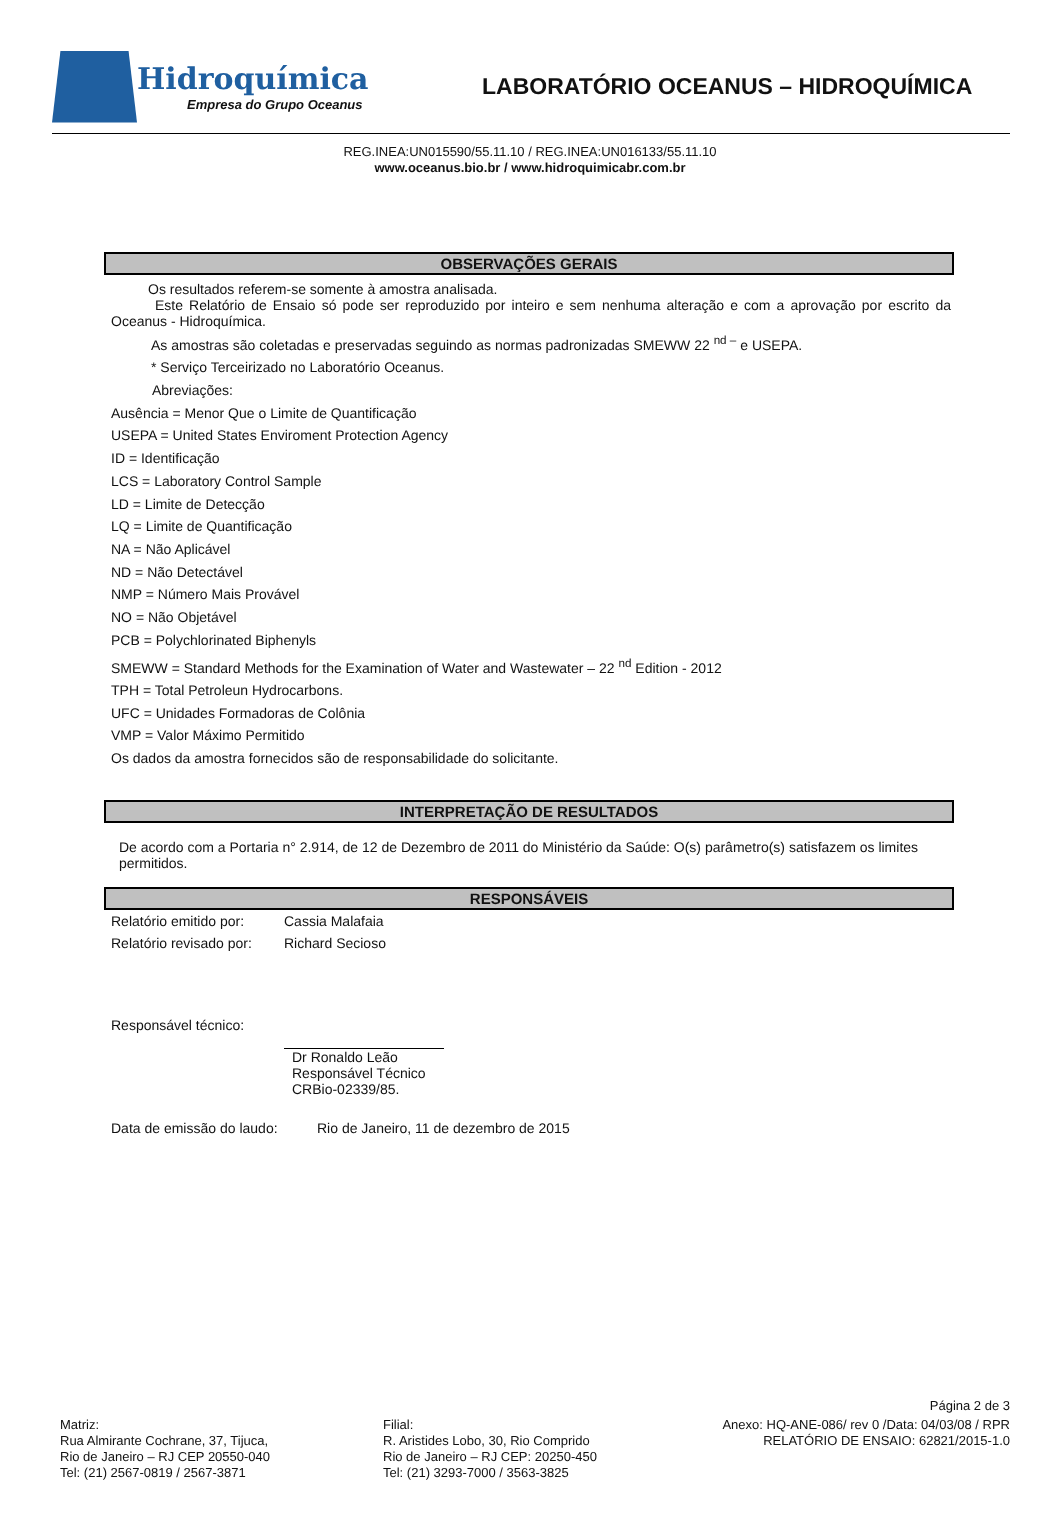Hidroquímica
Empresa do Grupo Oceanus
LABORATÓRIO OCEANUS – HIDROQUÍMICA
REG.INEA:UN015590/55.11.10 / REG.INEA:UN016133/55.11.10
www.oceanus.bio.br / www.hidroquimicabr.com.br
OBSERVAÇÕES GERAIS
Os resultados referem-se somente à amostra analisada.
Este Relatório de Ensaio só pode ser reproduzido por inteiro e sem nenhuma alteração e com a aprovação por escrito da Oceanus - Hidroquímica.
As amostras são coletadas e preservadas seguindo as normas padronizadas SMEWW 22 <sup>nd –</sup> e USEPA.
* Serviço Terceirizado no Laboratório Oceanus.
Abreviações:
Ausência = Menor Que o Limite de Quantificação
USEPA = United States Enviroment Protection Agency
ID = Identificação
LCS = Laboratory Control Sample
LD = Limite de Detecção
LQ = Limite de Quantificação
NA = Não Aplicável
ND = Não Detectável
NMP = Número Mais Provável
NO = Não Objetável
PCB = Polychlorinated Biphenyls
SMEWW = Standard Methods for the Examination of Water and Wastewater – 22 <sup>nd</sup> Edition - 2012
TPH = Total Petroleun Hydrocarbons.
UFC = Unidades Formadoras de Colônia
VMP = Valor Máximo Permitido
Os dados da amostra fornecidos são de responsabilidade do solicitante.
INTERPRETAÇÃO DE RESULTADOS
De acordo com a Portaria n° 2.914, de 12 de Dezembro de 2011 do Ministério da Saúde: O(s) parâmetro(s) satisfazem os limites permitidos.
RESPONSÁVEIS
Relatório emitido por: Cassia Malafaia
Relatório revisado por: Richard Secioso
Responsável técnico:
Dr Ronaldo Leão
Responsável Técnico
CRBio-02339/85.
Data de emissão do laudo: Rio de Janeiro, 11 de dezembro de 2015
Página 2 de 3
Matriz:
Rua Almirante Cochrane, 37, Tijuca,
Rio de Janeiro – RJ CEP 20550-040
Tel: (21) 2567-0819 / 2567-3871
Filial:
R. Aristides Lobo, 30, Rio Comprido
Rio de Janeiro – RJ CEP: 20250-450
Tel: (21) 3293-7000 / 3563-3825
Anexo: HQ-ANE-086/ rev 0 /Data: 04/03/08 / RPR
RELATÓRIO DE ENSAIO: 62821/2015-1.0